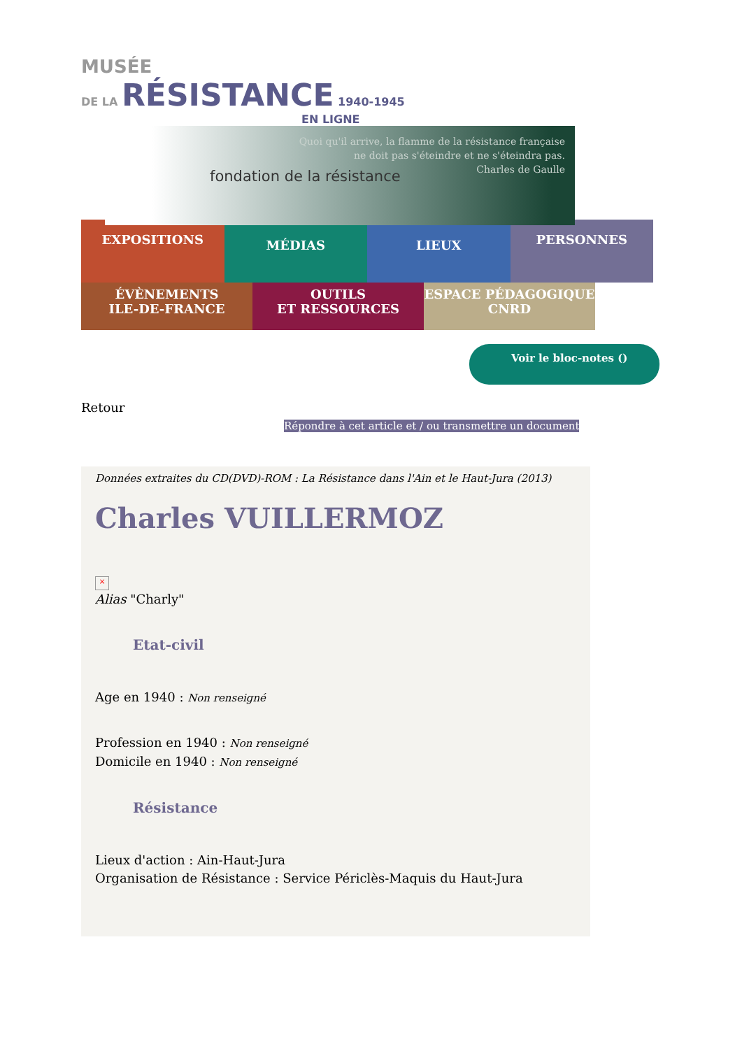MUSÉE
DE LA RÉSISTANCE 1940-1945
EN LIGNE
fondation de la résistance
Quoi qu'il arrive, la flamme de la résistance française
ne doit pas s'éteindre et ne s'éteindra pas.
Charles de Gaulle
EXPOSITIONS
MÉDIAS LIEUX
PERSONNES
ÉVÈNEMENTS
ILE-DE-FRANCE
OUTILS
ET RESSOURCES
ESPACE PÉDAGOGIQUE
CNRD
Voir le bloc-notes ()
Retour
Répondre à cet article et / ou transmettre un document
Données extraites du CD(DVD)-ROM : La Résistance dans l'Ain et le Haut-Jura (2013)
Charles VUILLERMOZ
×
Alias "Charly"
Etat-civil
Age en 1940 : Non renseigné
Profession en 1940 : Non renseigné
Domicile en 1940 : Non renseigné
Résistance
Lieux d'action : Ain-Haut-Jura
Organisation de Résistance : Service Périclès-Maquis du Haut-Jura